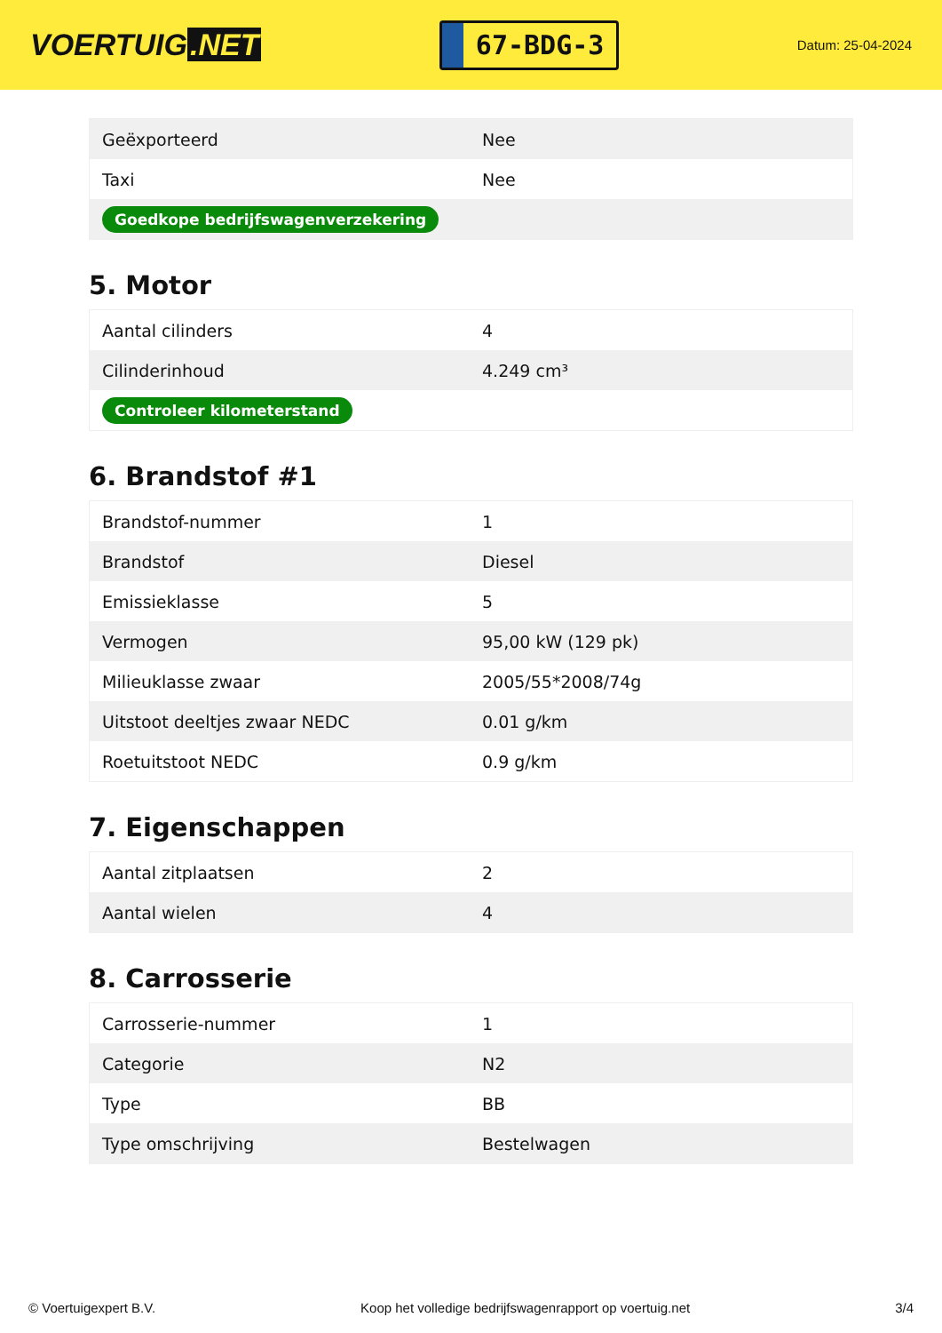VOERTUIG.NET
67-BDG-3
Datum: 25-04-2024
| Geëxporteerd | Nee |
| Taxi | Nee |
| Goedkope bedrijfswagenverzekering | |
5. Motor
| Aantal cilinders | 4 |
| Cilinderinhoud | 4.249 cm³ |
| Controleer kilometerstand | |
6. Brandstof #1
| Brandstof-nummer | 1 |
| Brandstof | Diesel |
| Emissieklasse | 5 |
| Vermogen | 95,00 kW (129 pk) |
| Milieuklasse zwaar | 2005/55*2008/74g |
| Uitstoot deeltjes zwaar NEDC | 0.01 g/km |
| Roetuitstoot NEDC | 0.9 g/km |
7. Eigenschappen
| Aantal zitplaatsen | 2 |
| Aantal wielen | 4 |
8. Carrosserie
| Carrosserie-nummer | 1 |
| Categorie | N2 |
| Type | BB |
| Type omschrijving | Bestelwagen |
© Voertuigexpert B.V. Koop het volledige bedrijfswagenrapport op voertuig.net 3/4